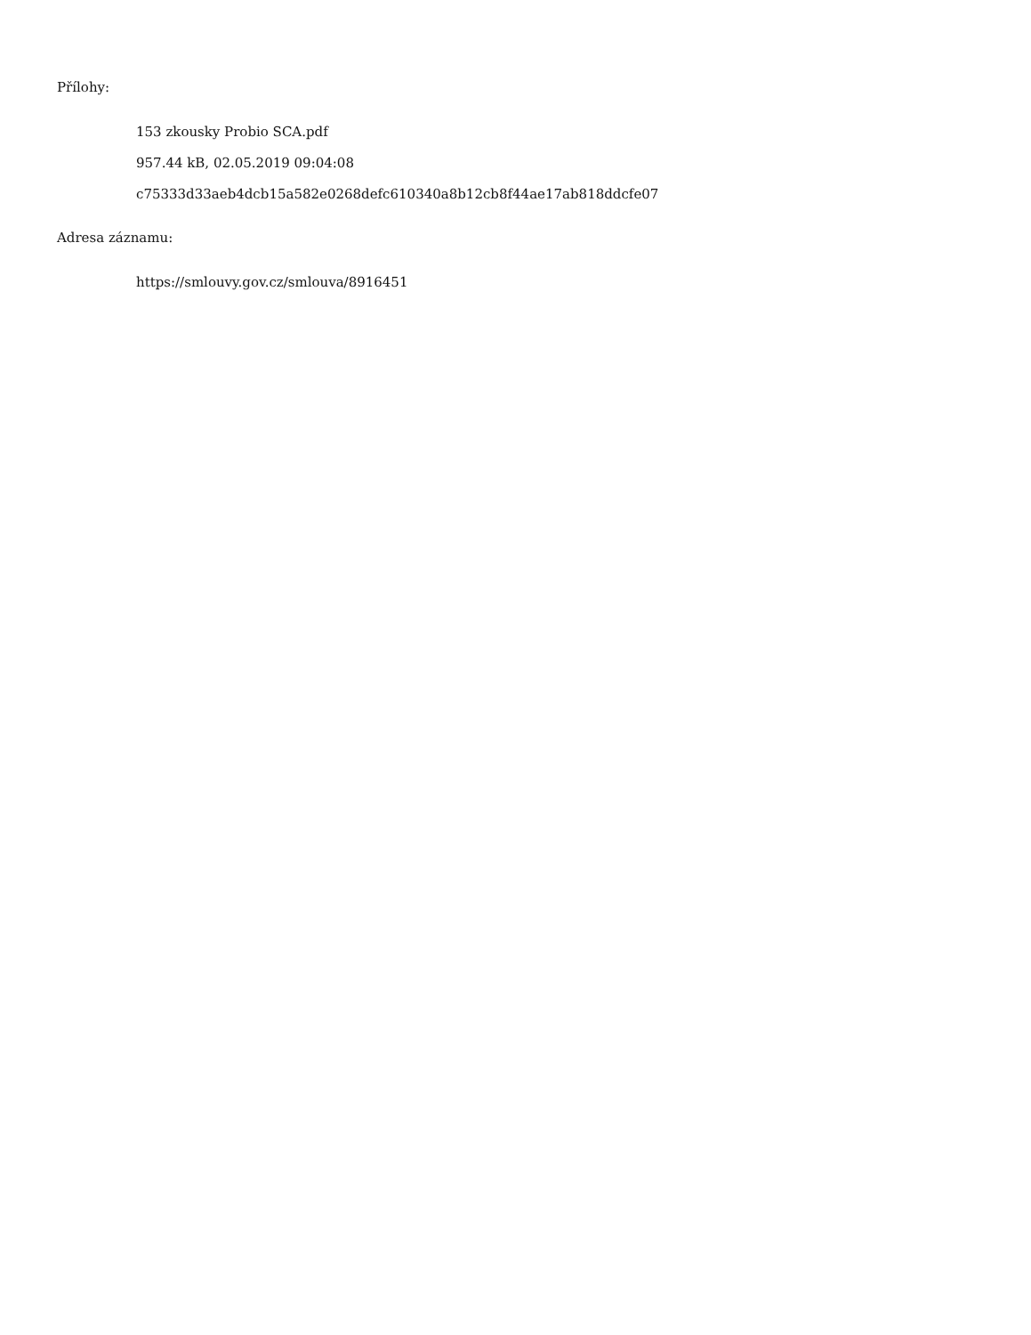Přílohy:
153 zkousky Probio SCA.pdf
957.44 kB, 02.05.2019 09:04:08
c75333d33aeb4dcb15a582e0268defc610340a8b12cb8f44ae17ab818ddcfe07
Adresa záznamu:
https://smlouvy.gov.cz/smlouva/8916451